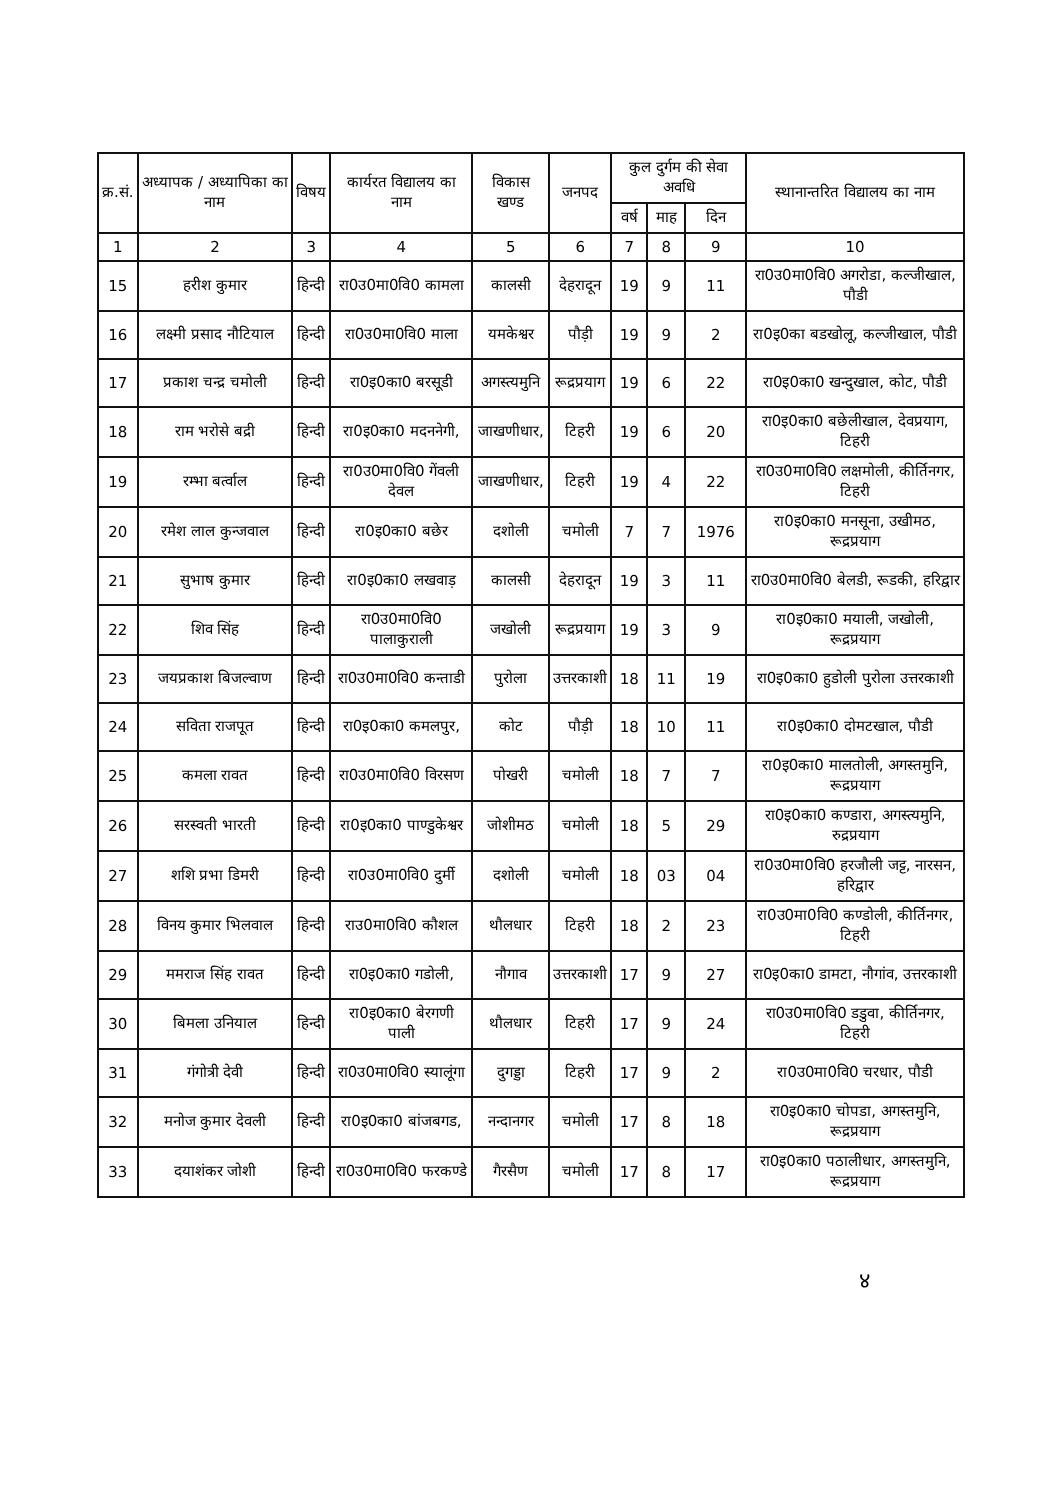| क्र.सं. | अध्यापक / अध्यापिका का नाम | विषय | कार्यरत विद्यालय का नाम | विकास खण्ड | जनपद | कुल दुर्गम की सेवा अवधि | | | स्थानान्तरित विद्यालय का नाम |
| --- | --- | --- | --- | --- | --- | --- | --- | --- | --- |
| | | | | | | वर्ष | माह | दिन | |
| 1 | 2 | 3 | 4 | 5 | 6 | 7 | 8 | 9 | 10 |
| 15 | हरीश कुमार | हिन्दी | रा0उ0मा0वि0 कामला | कालसी | देहरादून | 19 | 9 | 11 | रा0उ0मा0वि0 अगरोडा, कल्जीखाल, पौडी |
| 16 | लक्ष्मी प्रसाद नौटियाल | हिन्दी | रा0उ0मा0वि0 माला | यमकेश्वर | पौड़ी | 19 | 9 | 2 | रा0इ0का बडखोलू, कल्जीखाल, पौडी |
| 17 | प्रकाश चन्द्र चमोली | हिन्दी | रा0इ0का0 बरसूडी | अगस्त्यमुनि | रूद्रप्रयाग | 19 | 6 | 22 | रा0इ0का0 खन्दुखाल, कोट, पौडी |
| 18 | राम भरोसे बद्री | हिन्दी | रा0इ0का0 मदननेगी, | जाखणीधार, | टिहरी | 19 | 6 | 20 | रा0इ0का0 बछेलीखाल, देवप्रयाग, टिहरी |
| 19 | रम्भा बर्त्वाल | हिन्दी | रा0उ0मा0वि0 गेंवली देवल | जाखणीधार, | टिहरी | 19 | 4 | 22 | रा0उ0मा0वि0 लक्षमोली, कीर्तिनगर, टिहरी |
| 20 | रमेश लाल कुन्जवाल | हिन्दी | रा0इ0का0 बछेर | दशोली | चमोली | 7 | 7 | 1976 | रा0इ0का0 मनसूना, उखीमठ, रूद्रप्रयाग |
| 21 | सुभाष कुमार | हिन्दी | रा0इ0का0 लखवाड़ | कालसी | देहरादून | 19 | 3 | 11 | रा0उ0मा0वि0 बेलडी, रूडकी, हरिद्वार |
| 22 | शिव सिंह | हिन्दी | रा0उ0मा0वि0 पालाकुराली | जखोली | रूद्रप्रयाग | 19 | 3 | 9 | रा0इ0का0 मयाली, जखोली, रूद्रप्रयाग |
| 23 | जयप्रकाश बिजल्वाण | हिन्दी | रा0उ0मा0वि0 कन्ताडी | पुरोला | उत्तरकाशी | 18 | 11 | 19 | रा0इ0का0 हुडोली पुरोला उत्तरकाशी |
| 24 | सविता राजपूत | हिन्दी | रा0इ0का0 कमलपुर, | कोट | पौड़ी | 18 | 10 | 11 | रा0इ0का0 दोमटखाल, पौडी |
| 25 | कमला रावत | हिन्दी | रा0उ0मा0वि0 विरसण | पोखरी | चमोली | 18 | 7 | 7 | रा0इ0का0 मालतोली, अगस्तमुनि, रूद्रप्रयाग |
| 26 | सरस्वती भारती | हिन्दी | रा0इ0का0 पाण्डुकेश्वर | जोशीमठ | चमोली | 18 | 5 | 29 | रा0इ0का0 कण्डारा, अगस्त्यमुनि, रुद्रप्रयाग |
| 27 | शशि प्रभा डिमरी | हिन्दी | रा0उ0मा0वि0 दुर्मी | दशोली | चमोली | 18 | 03 | 04 | रा0उ0मा0वि0 हरजौली जट्ट, नारसन, हरिद्वार |
| 28 | विनय कुमार भिलवाल | हिन्दी | राउ0मा0वि0 कौशल | थौलधार | टिहरी | 18 | 2 | 23 | रा0उ0मा0वि0 कण्डोली, कीर्तिनगर, टिहरी |
| 29 | ममराज सिंह रावत | हिन्दी | रा0इ0का0 गडोली, | नौगाव | उत्तरकाशी | 17 | 9 | 27 | रा0इ0का0 डामटा, नौगांव, उत्तरकाशी |
| 30 | बिमला उनियाल | हिन्दी | रा0इ0का0 बेरगणी पाली | थौलधार | टिहरी | 17 | 9 | 24 | रा0उ0मा0वि0 डडुवा, कीर्तिनगर, टिहरी |
| 31 | गंगोत्री देवी | हिन्दी | रा0उ0मा0वि0 स्यालूंगा | दुगड्डा | टिहरी | 17 | 9 | 2 | रा0उ0मा0वि0 चरधार, पौडी |
| 32 | मनोज कुमार देवली | हिन्दी | रा0इ0का0 बांजबगड, | नन्दानगर | चमोली | 17 | 8 | 18 | रा0इ0का0 चोपडा, अगस्तमुनि, रूद्रप्रयाग |
| 33 | दयाशंकर जोशी | हिन्दी | रा0उ0मा0वि0 फरकण्डे | गैरसैण | चमोली | 17 | 8 | 17 | रा0इ0का0 पठालीधार, अगस्तमुनि, रूद्रप्रयाग |
४